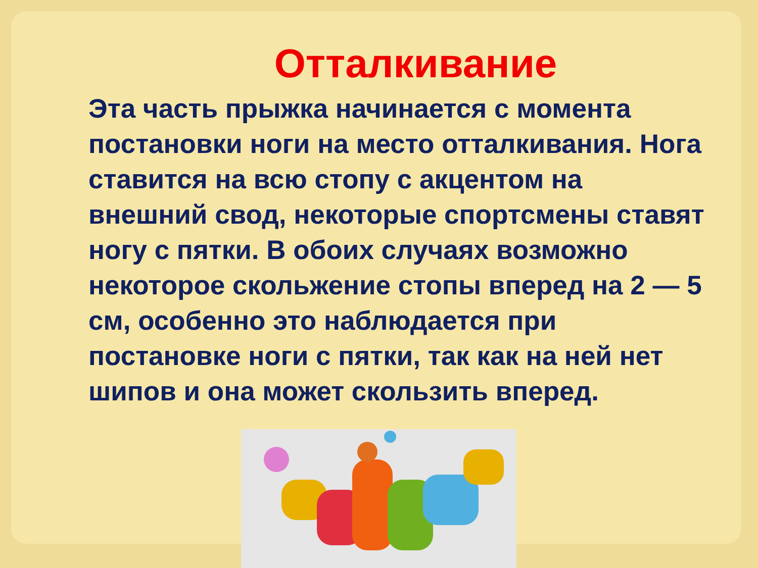Отталкивание
Эта часть прыжка начинается с момента постановки ноги на место отталкивания. Нога ставится на всю стопу с акцентом на внешний свод, некоторые спортсмены ставят ногу с пятки. В обоих случаях возможно некоторое скольжение стопы вперед на 2 — 5 см, особенно это наблюдается при постановке ноги с пятки, так как на ней нет шипов и она может скользить вперед.